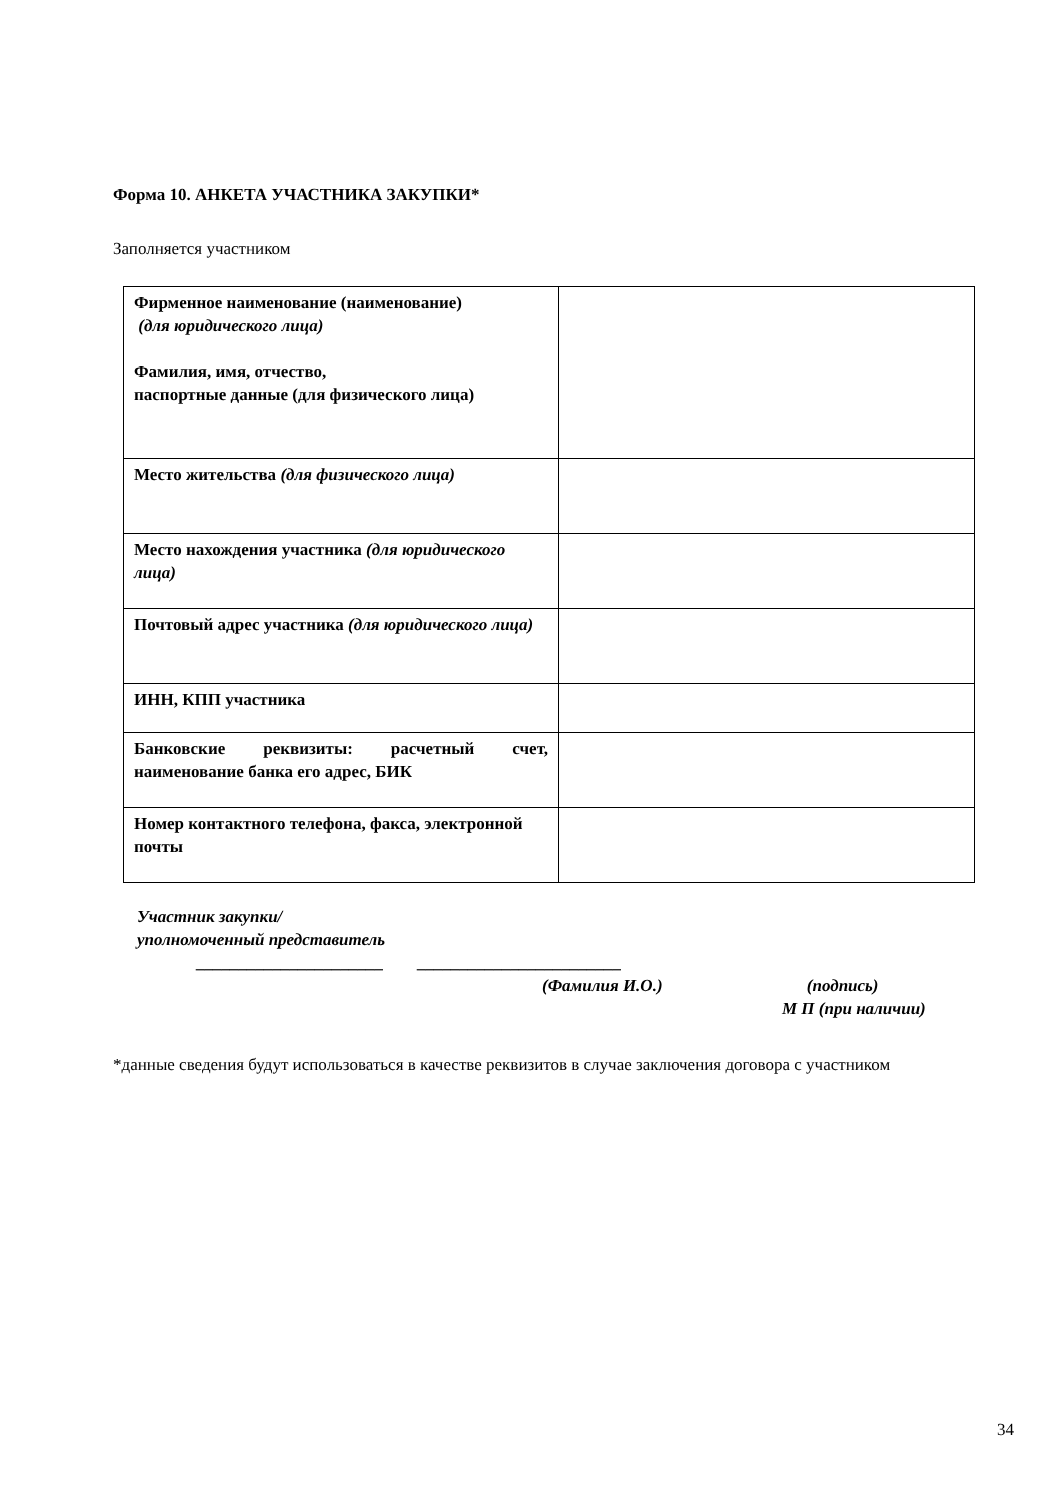Форма 10. АНКЕТА УЧАСТНИКА ЗАКУПКИ*
Заполняется участником
| Фирменное наименование (наименование) (для юридического лица) Фамилия, имя, отчество, паспортные данные (для физического лица) | |
| Место жительства (для физического лица) | |
| Место нахождения участника (для юридического лица) | |
| Почтовый адрес участника (для юридического лица) | |
| ИНН, КПП участника | |
| Банковские реквизиты: расчетный счет, наименование банка его адрес, БИК | |
| Номер контактного телефона, факса, электронной почты | |
Участник закупки/
уполномоченный представитель
______________________ ________________________
(Фамилия И.О.) (подпись)
М П (при наличии)
*данные сведения будут использоваться в качестве реквизитов в случае заключения договора с участником
34